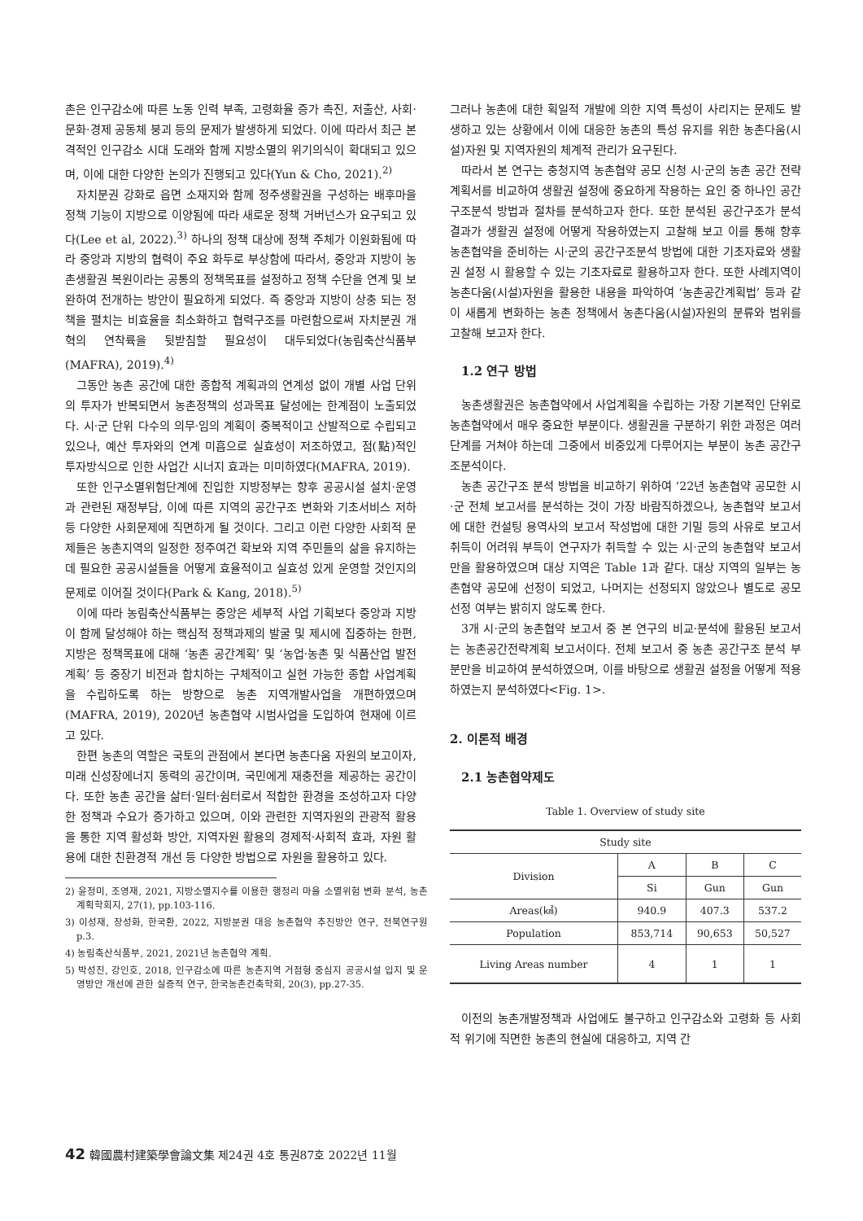촌은 인구감소에 따른 노동 인력 부족, 고령화율 증가 촉진, 저출산, 사회·문화·경제 공동체 붕괴 등의 문제가 발생하게 되었다. 이에 따라서 최근 본격적인 인구감소 시대 도래와 함께 지방소멸의 위기의식이 확대되고 있으며, 이에 대한 다양한 논의가 진행되고 있다(Yun & Cho, 2021).<sup>2)</sup>
자치분권 강화로 읍면 소재지와 함께 정주생활권을 구성하는 배후마을 정책 기능이 지방으로 이양됨에 따라 새로운 정책 거버넌스가 요구되고 있다(Lee et al, 2022).<sup>3)</sup> 하나의 정책 대상에 정책 주체가 이원화됨에 따라 중앙과 지방의 협력이 주요 화두로 부상함에 따라서, 중앙과 지방이 농촌생활권 복원이라는 공통의 정책목표를 설정하고 정책 수단을 연계 및 보완하여 전개하는 방안이 필요하게 되었다. 즉 중앙과 지방이 상충 되는 정책을 펼치는 비효율을 최소화하고 협력구조를 마련함으로써 자치분권 개혁의 연착륙을 뒷받침할 필요성이 대두되었다(농림축산식품부(MAFRA), 2019).<sup>4)</sup>
그동안 농촌 공간에 대한 종합적 계획과의 연계성 없이 개별 사업 단위의 투자가 반복되면서 농촌정책의 성과목표 달성에는 한계점이 노출되었다. 시·군 단위 다수의 의무·임의 계획이 중복적이고 산발적으로 수립되고 있으나, 예산 투자와의 연계 미흡으로 실효성이 저조하였고, 점(點)적인 투자방식으로 인한 사업간 시너지 효과는 미미하였다(MAFRA, 2019).
또한 인구소멸위험단계에 진입한 지방정부는 향후 공공시설 설치·운영과 관련된 재정부담, 이에 따른 지역의 공간구조 변화와 기초서비스 저하 등 다양한 사회문제에 직면하게 될 것이다. 그리고 이런 다양한 사회적 문제들은 농촌지역의 일정한 정주여건 확보와 지역 주민들의 삶을 유지하는데 필요한 공공시설들을 어떻게 효율적이고 실효성 있게 운영할 것인지의 문제로 이어질 것이다(Park & Kang, 2018).<sup>5)</sup>
이에 따라 농림축산식품부는 중앙은 세부적 사업 기획보다 중앙과 지방이 함께 달성해야 하는 핵심적 정책과제의 발굴 및 제시에 집중하는 한편, 지방은 정책목표에 대해 ‘농촌 공간계획’ 및 ‘농업·농촌 및 식품산업 발전계획’ 등 중장기 비전과 합치하는 구체적이고 실현 가능한 종합 사업계획을 수립하도록 하는 방향으로 농촌 지역개발사업을 개편하였으며(MAFRA, 2019), 2020년 농촌협약 시범사업을 도입하여 현재에 이르고 있다.
한편 농촌의 역할은 국토의 관점에서 본다면 농촌다움 자원의 보고이자, 미래 신성장에너지 동력의 공간이며, 국민에게 재충전을 제공하는 공간이다. 또한 농촌 공간을 삶터·일터·쉼터로서 적합한 환경을 조성하고자 다양한 정책과 수요가 증가하고 있으며, 이와 관련한 지역자원의 관광적 활용을 통한 지역 활성화 방안, 지역자원 활용의 경제적·사회적 효과, 자원 활용에 대한 친환경적 개선 등 다양한 방법으로 자원을 활용하고 있다.
2) 윤정미, 조영재, 2021, 지방소멸지수를 이용한 행정리 마을 소멸위험 변화 분석, 농촌계획학회지, 27(1), pp.103-116.
3) 이성재, 장성화, 한국환, 2022, 지방분권 대응 농촌협약 추진방안 연구, 전북연구원 p.3.
4) 농림축산식품부, 2021, 2021년 농촌협약 계획.
5) 박성진, 강인호, 2018, 인구감소에 따른 농촌지역 거점형 중심지 공공시설 입지 및 운영방안 개선에 관한 실증적 연구, 한국농촌건축학회, 20(3), pp.27-35.
그러나 농촌에 대한 획일적 개발에 의한 지역 특성이 사리지는 문제도 발생하고 있는 상황에서 이에 대응한 농촌의 특성 유지를 위한 농촌다움(시설)자원 및 지역자원의 체계적 관리가 요구된다.
따라서 본 연구는 충청지역 농촌협약 공모 신청 시·군의 농촌 공간 전략계획서를 비교하여 생활권 설정에 중요하게 작용하는 요인 중 하나인 공간구조분석 방법과 절차를 분석하고자 한다. 또한 분석된 공간구조가 분석 결과가 생활권 설정에 어떻게 작용하였는지 고찰해 보고 이를 통해 향후 농촌협약을 준비하는 시·군의 공간구조분석 방법에 대한 기초자료와 생활권 설정 시 활용할 수 있는 기초자료로 활용하고자 한다. 또한 사례지역이 농촌다움(시설)자원을 활용한 내용을 파악하여 ‘농촌공간계획법’ 등과 같이 새롭게 변화하는 농촌 정책에서 농촌다움(시설)자원의 분류와 범위를 고찰해 보고자 한다.
1.2 연구 방법
농촌생활권은 농촌협약에서 사업계획을 수립하는 가장 기본적인 단위로 농촌협약에서 매우 중요한 부분이다. 생활권을 구분하기 위한 과정은 여러 단계를 거쳐야 하는데 그중에서 비중있게 다루어지는 부분이 농촌 공간구조분석이다.
농촌 공간구조 분석 방법을 비교하기 위하여 ‘22년 농촌협약 공모한 시·군 전체 보고서를 분석하는 것이 가장 바람직하겠으나, 농촌협약 보고서에 대한 컨설팅 용역사의 보고서 작성법에 대한 기밀 등의 사유로 보고서 취득이 어려워 부득이 연구자가 취득할 수 있는 시·군의 농촌협약 보고서만을 활용하였으며 대상 지역은 Table 1과 같다. 대상 지역의 일부는 농촌협약 공모에 선정이 되었고, 나머지는 선정되지 않았으나 별도로 공모 선정 여부는 밝히지 않도록 한다.
3개 시·군의 농촌협약 보고서 중 본 연구의 비교·분석에 활용된 보고서는 농촌공간전략계획 보고서이다. 전체 보고서 중 농촌 공간구조 분석 부분만을 비교하여 분석하였으며, 이를 바탕으로 생활권 설정을 어떻게 적용하였는지 분석하였다<Fig. 1>.
2. 이론적 배경
2.1 농촌협약제도
Table 1. Overview of study site
| Study site | | | |
| --- | --- | --- | --- |
| Division | A | B | C |
| | Si | Gun | Gun |
| Areas(㎢) | 940.9 | 407.3 | 537.2 |
| Population | 853,714 | 90,653 | 50,527 |
| Living Areas number | 4 | 1 | 1 |
이전의 농촌개발정책과 사업에도 불구하고 인구감소와 고령화 등 사회적 위기에 직면한 농촌의 현실에 대응하고, 지역 간
42 韓國農村建築學會論文集 제24권 4호 통권87호 2022년 11월